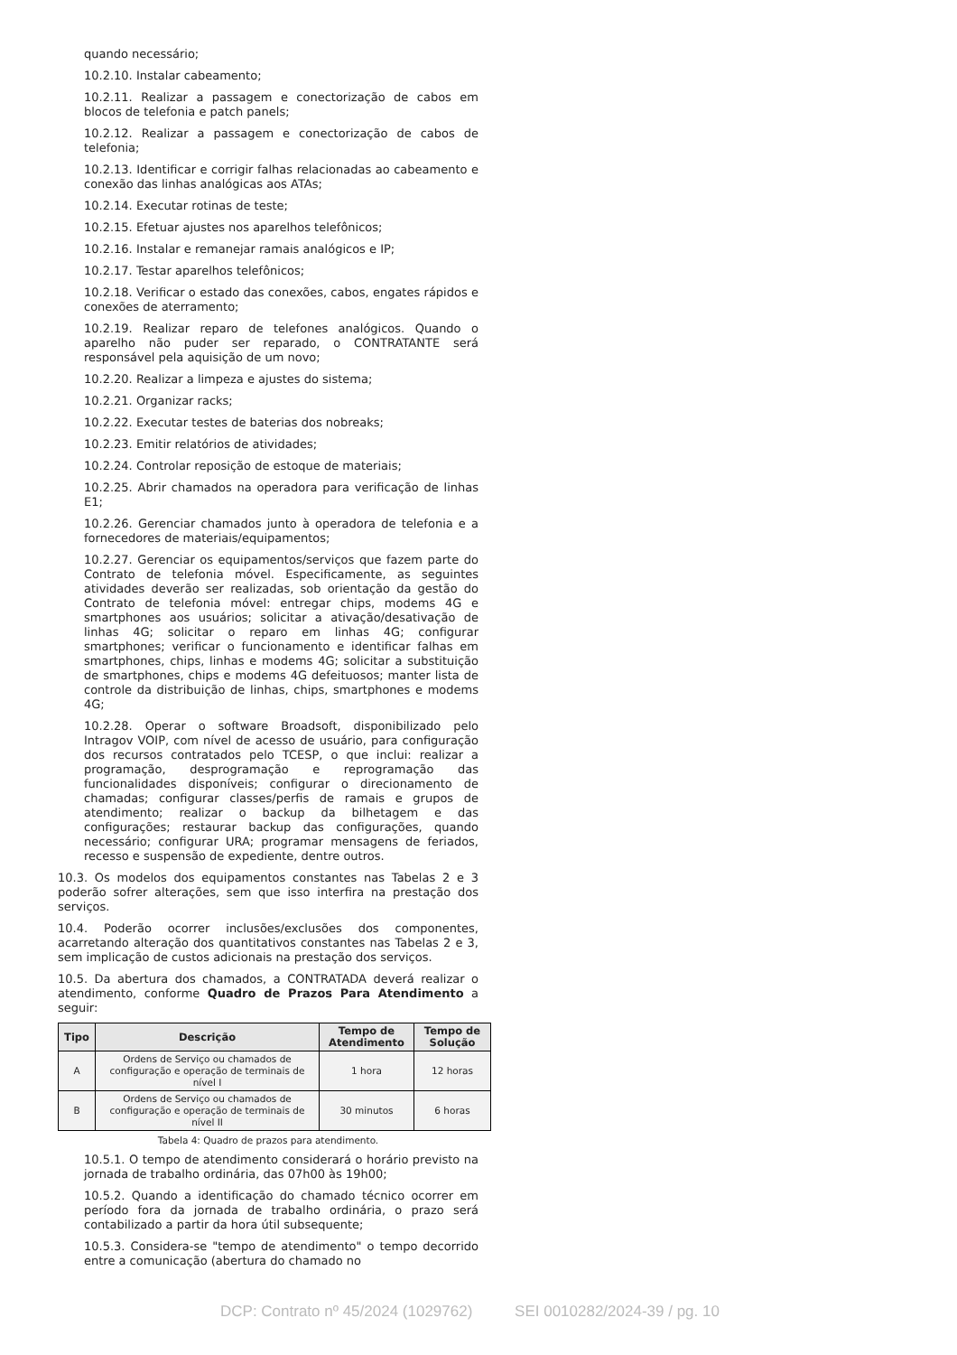quando necessário;
10.2.10. Instalar cabeamento;
10.2.11. Realizar a passagem e conectorização de cabos em blocos de telefonia e patch panels;
10.2.12. Realizar a passagem e conectorização de cabos de telefonia;
10.2.13. Identificar e corrigir falhas relacionadas ao cabeamento e conexão das linhas analógicas aos ATAs;
10.2.14. Executar rotinas de teste;
10.2.15. Efetuar ajustes nos aparelhos telefônicos;
10.2.16. Instalar e remanejar ramais analógicos e IP;
10.2.17. Testar aparelhos telefônicos;
10.2.18. Verificar o estado das conexões, cabos, engates rápidos e conexões de aterramento;
10.2.19. Realizar reparo de telefones analógicos. Quando o aparelho não puder ser reparado, o CONTRATANTE será responsável pela aquisição de um novo;
10.2.20. Realizar a limpeza e ajustes do sistema;
10.2.21. Organizar racks;
10.2.22. Executar testes de baterias dos nobreaks;
10.2.23. Emitir relatórios de atividades;
10.2.24. Controlar reposição de estoque de materiais;
10.2.25. Abrir chamados na operadora para verificação de linhas E1;
10.2.26. Gerenciar chamados junto à operadora de telefonia e a fornecedores de materiais/equipamentos;
10.2.27. Gerenciar os equipamentos/serviços que fazem parte do Contrato de telefonia móvel. Especificamente, as seguintes atividades deverão ser realizadas, sob orientação da gestão do Contrato de telefonia móvel: entregar chips, modems 4G e smartphones aos usuários; solicitar a ativação/desativação de linhas 4G; solicitar o reparo em linhas 4G; configurar smartphones; verificar o funcionamento e identificar falhas em smartphones, chips, linhas e modems 4G; solicitar a substituição de smartphones, chips e modems 4G defeituosos; manter lista de controle da distribuição de linhas, chips, smartphones e modems 4G;
10.2.28. Operar o software Broadsoft, disponibilizado pelo Intragov VOIP, com nível de acesso de usuário, para configuração dos recursos contratados pelo TCESP, o que inclui: realizar a programação, desprogramação e reprogramação das funcionalidades disponíveis; configurar o direcionamento de chamadas; configurar classes/perfis de ramais e grupos de atendimento; realizar o backup da bilhetagem e das configurações; restaurar backup das configurações, quando necessário; configurar URA; programar mensagens de feriados, recesso e suspensão de expediente, dentre outros.
10.3. Os modelos dos equipamentos constantes nas Tabelas 2 e 3 poderão sofrer alterações, sem que isso interfira na prestação dos serviços.
10.4. Poderão ocorrer inclusões/exclusões dos componentes, acarretando alteração dos quantitativos constantes nas Tabelas 2 e 3, sem implicação de custos adicionais na prestação dos serviços.
10.5. Da abertura dos chamados, a CONTRATADA deverá realizar o atendimento, conforme Quadro de Prazos Para Atendimento a seguir:
| Tipo | Descrição | Tempo de Atendimento | Tempo de Solução |
| --- | --- | --- | --- |
| A | Ordens de Serviço ou chamados de configuração e operação de terminais de nível I | 1 hora | 12 horas |
| B | Ordens de Serviço ou chamados de configuração e operação de terminais de nível II | 30 minutos | 6 horas |
Tabela 4: Quadro de prazos para atendimento.
10.5.1. O tempo de atendimento considerará o horário previsto na jornada de trabalho ordinária, das 07h00 às 19h00;
10.5.2. Quando a identificação do chamado técnico ocorrer em período fora da jornada de trabalho ordinária, o prazo será contabilizado a partir da hora útil subsequente;
10.5.3. Considera-se "tempo de atendimento" o tempo decorrido entre a comunicação (abertura do chamado no
DCP: Contrato nº 45/2024 (1029762) SEI 0010282/2024-39 / pg. 10